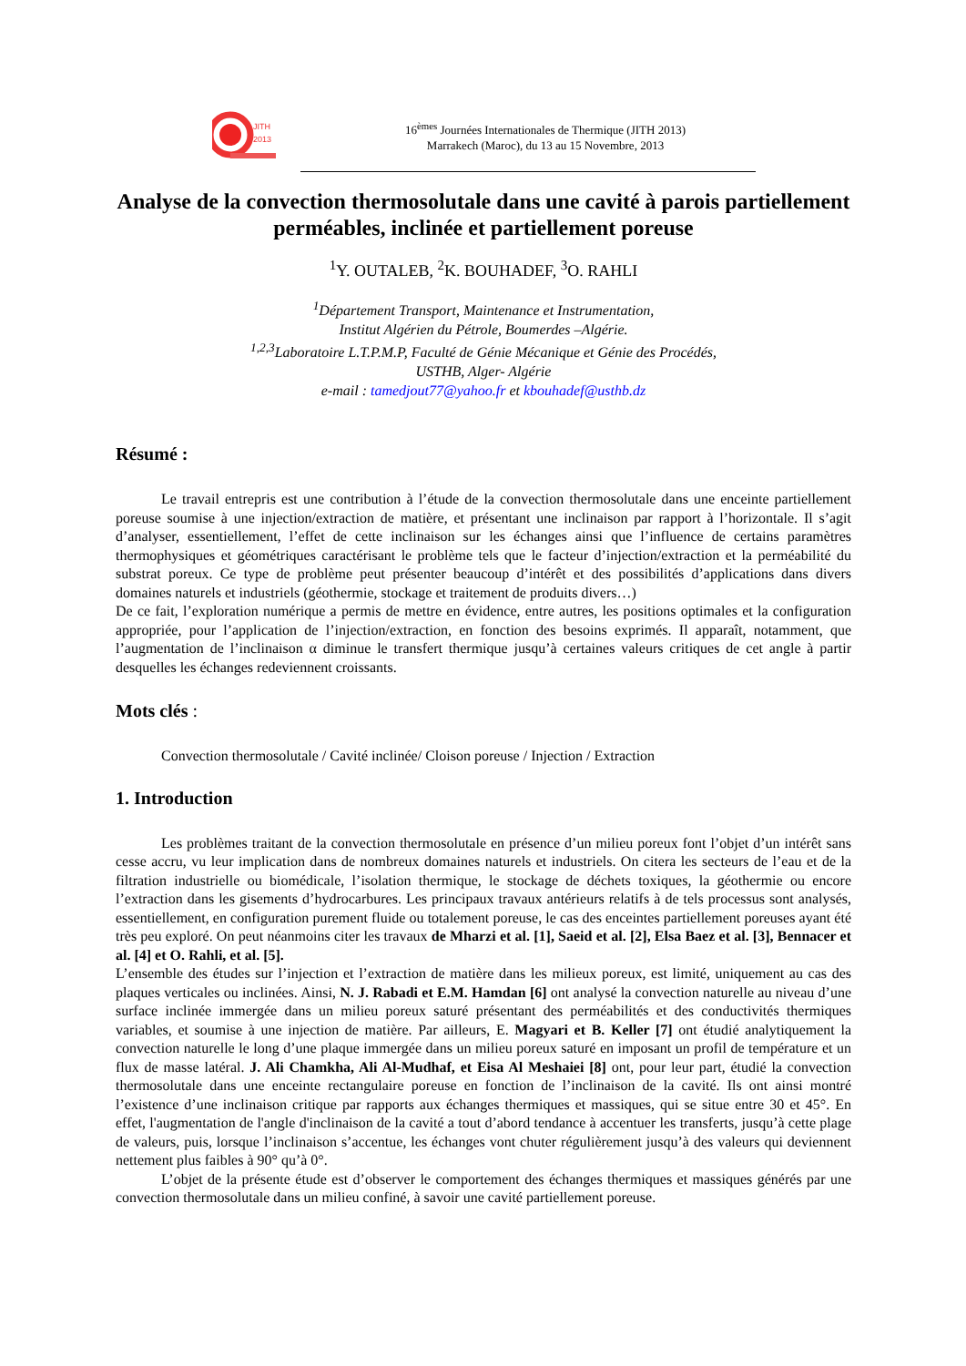JITH
2013
16<sup>èmes</sup> Journées Internationales de Thermique (JITH 2013)
Marrakech (Maroc), du 13 au 15 Novembre, 2013
Analyse de la convection thermosolutale dans une cavité à parois partiellement perméables, inclinée et partiellement poreuse
<sup>1</sup> Y. OUTALEB, <sup>2</sup>K. BOUHADEF, <sup>3</sup>O. RAHLI
<sup>1</sup> Département Transport, Maintenance et Instrumentation,
Institut Algérien du Pétrole, Boumerdes –Algérie.
<sup>1,2,3</sup>Laboratoire L.T.P.M.P, Faculté de Génie Mécanique et Génie des Procédés,
USTHB, Alger- Algérie
e-mail : tamedjout77@yahoo.fr et kbouhadef@usthb.dz
Résumé :
Le travail entrepris est une contribution à l’étude de la convection thermosolutale dans une enceinte partiellement poreuse soumise à une injection/extraction de matière, et présentant une inclinaison par rapport à l’horizontale. Il s’agit d’analyser, essentiellement, l’effet de cette inclinaison sur les échanges ainsi que l’influence de certains paramètres thermophysiques et géométriques caractérisant le problème tels que le facteur d’injection/extraction et la perméabilité du substrat poreux. Ce type de problème peut présenter beaucoup d’intérêt et des possibilités d’applications dans divers domaines naturels et industriels (géothermie, stockage et traitement de produits divers…)
De ce fait, l’exploration numérique a permis de mettre en évidence, entre autres, les positions optimales et la configuration appropriée, pour l’application de l’injection/extraction, en fonction des besoins exprimés. Il apparaît, notamment, que l’augmentation de l’inclinaison α diminue le transfert thermique jusqu’à certaines valeurs critiques de cet angle à partir desquelles les échanges redeviennent croissants.
Mots clés :
Convection thermosolutale / Cavité inclinée/ Cloison poreuse / Injection / Extraction
1. Introduction
Les problèmes traitant de la convection thermosolutale en présence d’un milieu poreux font l’objet d’un intérêt sans cesse accru, vu leur implication dans de nombreux domaines naturels et industriels. On citera les secteurs de l’eau et de la filtration industrielle ou biomédicale, l’isolation thermique, le stockage de déchets toxiques, la géothermie ou encore l’extraction dans les gisements d’hydrocarbures. Les principaux travaux antérieurs relatifs à de tels processus sont analysés, essentiellement, en configuration purement fluide ou totalement poreuse, le cas des enceintes partiellement poreuses ayant été très peu exploré. On peut néanmoins citer les travaux de Mharzi et al. [1], Saeid et al. [2], Elsa Baez et al. [3], Bennacer et al. [4] et O. Rahli, et al. [5].
L’ensemble des études sur l’injection et l’extraction de matière dans les milieux poreux, est limité, uniquement au cas des plaques verticales ou inclinées. Ainsi, N. J. Rabadi et E.M. Hamdan [6] ont analysé la convection naturelle au niveau d’une surface inclinée immergée dans un milieu poreux saturé présentant des perméabilités et des conductivités thermiques variables, et soumise à une injection de matière. Par ailleurs, E. Magyari et B. Keller [7] ont étudié analytiquement la convection naturelle le long d’une plaque immergée dans un milieu poreux saturé en imposant un profil de température et un flux de masse latéral. J. Ali Chamkha, Ali Al-Mudhaf, et Eisa Al Meshaiei [8] ont, pour leur part, étudié la convection thermosolutale dans une enceinte rectangulaire poreuse en fonction de l’inclinaison de la cavité. Ils ont ainsi montré l’existence d’une inclinaison critique par rapports aux échanges thermiques et massiques, qui se situe entre 30 et 45°. En effet, l'augmentation de l'angle d'inclinaison de la cavité a tout d’abord tendance à accentuer les transferts, jusqu’à cette plage de valeurs, puis, lorsque l’inclinaison s’accentue, les échanges vont chuter régulièrement jusqu’à des valeurs qui deviennent nettement plus faibles à 90° qu’à 0°.
L’objet de la présente étude est d’observer le comportement des échanges thermiques et massiques générés par une convection thermosolutale dans un milieu confiné, à savoir une cavité partiellement poreuse.